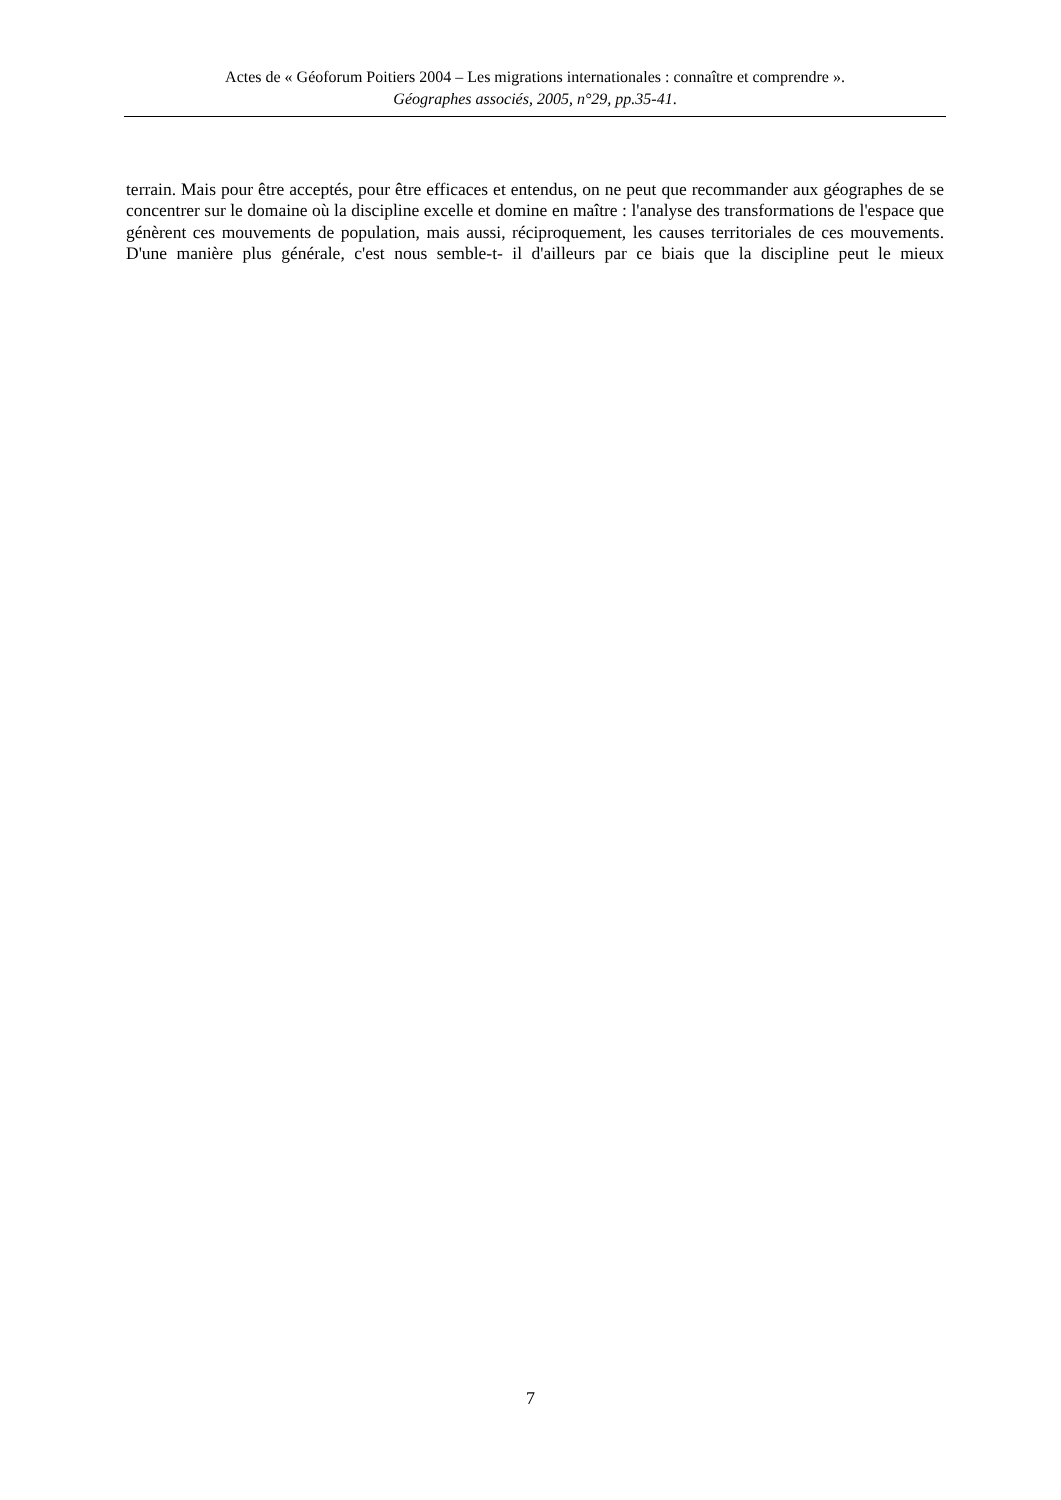Actes de « Géoforum Poitiers 2004 – Les migrations internationales : connaître et comprendre ».
Géographes associés, 2005, n°29, pp.35-41.
terrain. Mais pour être acceptés, pour être efficaces et entendus, on ne peut que recommander aux géographes de se concentrer sur le domaine où la discipline excelle et domine en maître : l'analyse des transformations de l'espace que génèrent ces mouvements de population, mais aussi, réciproquement, les causes territoriales de ces mouvements. D'une manière plus générale, c'est nous semble-t- il d'ailleurs par ce biais que la discipline peut le mieux
7